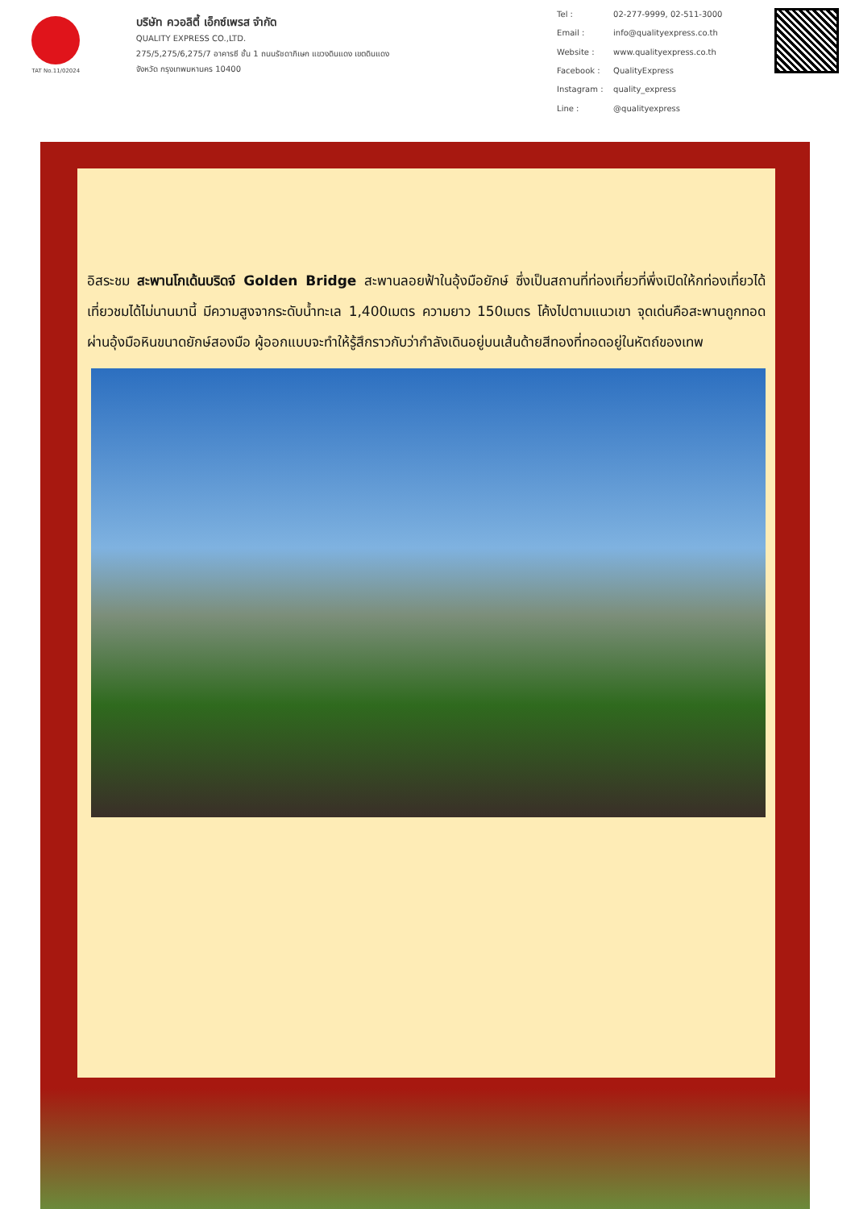TAT No.11/02024
บริษัท ควอลิตี้ เอ็กซ์เพรส จำกัด
QUALITY EXPRESS CO.,LTD.
275/5,275/6,275/7 อาคารซี ชั้น 1 ถนนรัชดาภิเษก แขวงดินแดง เขตดินแดง
จังหวัด กรุงเทพมหานคร 10400
Tel : 02-277-9999, 02-511-3000 Email : info@qualityexpress.co.th Website : www.qualityexpress.co.th Facebook : QualityExpress Instagram : quality_express Line : @qualityexpress
อิสระชม สะพานโกเด้นบริดจ์ Golden Bridge สะพานลอยฟ้าในอุ้งมือยักษ์ ซึ่งเป็นสถานที่ท่องเที่ยวที่พึ่งเปิดให้กท่องเที่ยวได้เที่ยวชมได้ไม่นานมานี้ มีความสูงจากระดับน้ำทะเล 1,400เมตร ความยาว 150เมตร โค้งไปตามแนวเขา จุดเด่นคือสะพานถูกทอดผ่านอุ้งมือหินขนาดยักษ์สองมือ ผู้ออกแบบจะทำให้รู้สึกราวกับว่ากำลังเดินอยู่บนเส้นด้ายสีทองที่ทอดอยู่ในหัตถ์ของเทพ